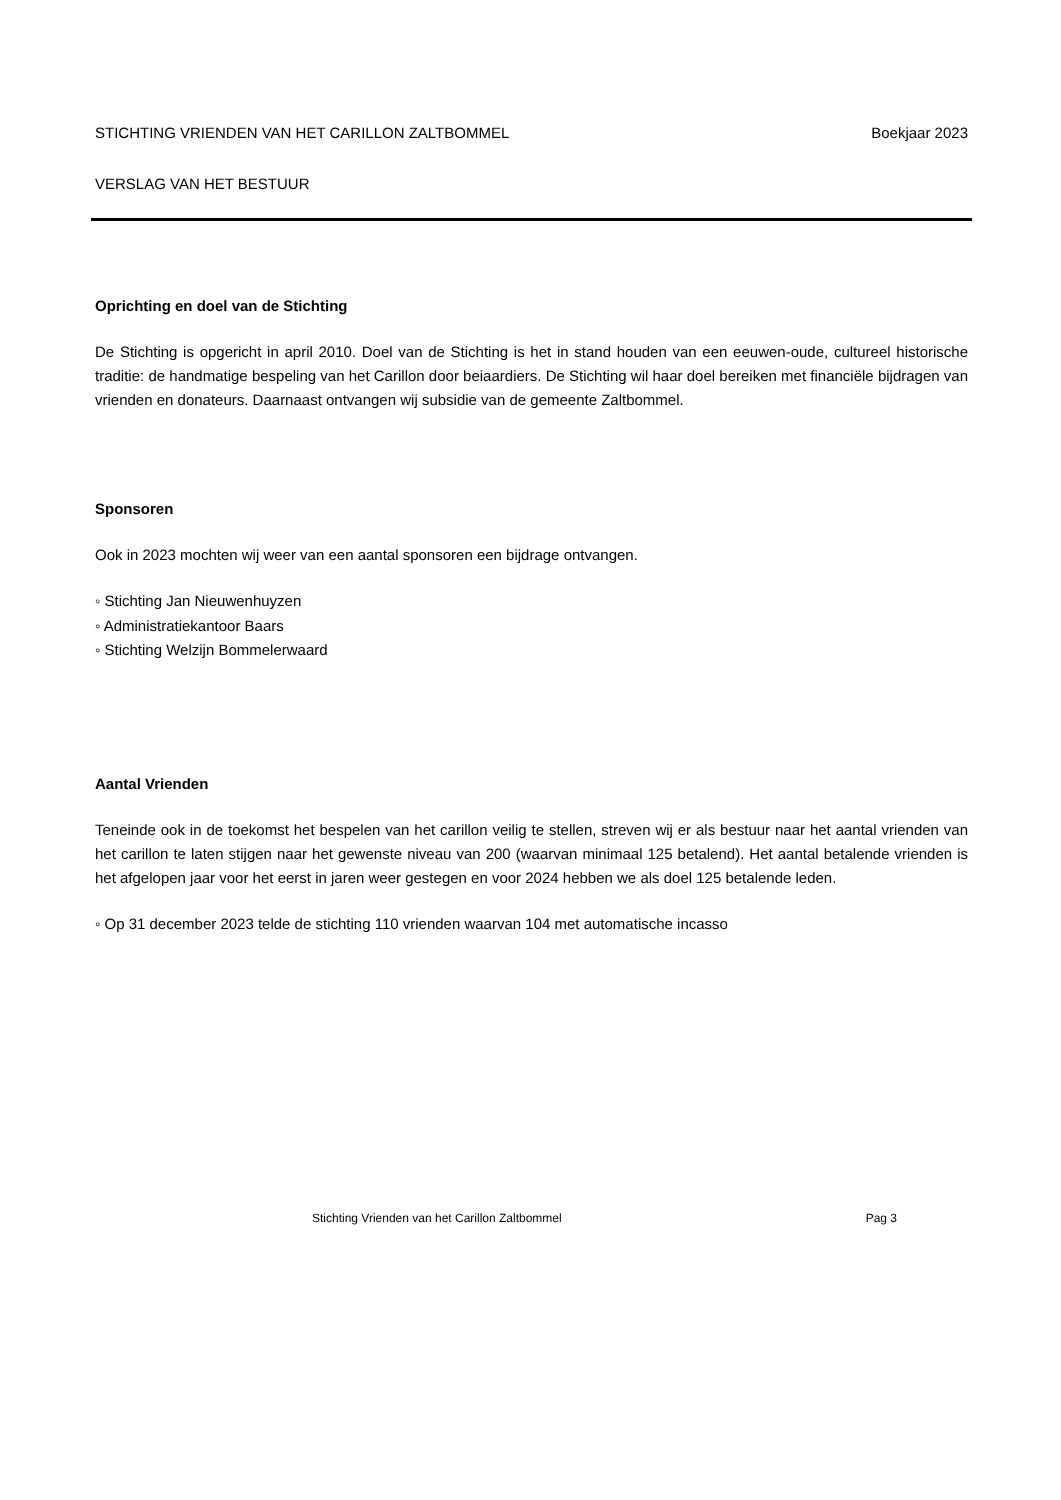STICHTING VRIENDEN VAN HET CARILLON ZALTBOMMEL Boekjaar 2023
VERSLAG VAN HET BESTUUR
Oprichting en doel van de Stichting
De Stichting is opgericht in april 2010. Doel van de Stichting is het in stand houden van een eeuwen-oude, cultureel historische traditie: de handmatige bespeling van het Carillon door beiaardiers. De Stichting wil haar doel bereiken met financiële bijdragen van vrienden en donateurs. Daarnaast ontvangen wij subsidie van de gemeente Zaltbommel.
Sponsoren
Ook in 2023 mochten wij weer van een aantal sponsoren een bijdrage ontvangen.
◦ Stichting Jan Nieuwenhuyzen
◦ Administratiekantoor Baars
◦ Stichting Welzijn Bommelerwaard
Aantal Vrienden
Teneinde ook in de toekomst het bespelen van het carillon veilig te stellen, streven wij er als bestuur naar het aantal vrienden van het carillon te laten stijgen naar het gewenste niveau van 200 (waarvan minimaal 125 betalend). Het aantal betalende vrienden is het afgelopen jaar voor het eerst in jaren weer gestegen en voor 2024 hebben we als doel 125 betalende leden.
◦ Op 31 december 2023 telde de stichting 110 vrienden waarvan 104 met automatische incasso
Stichting Vrienden van het Carillon Zaltbommel Pag 3